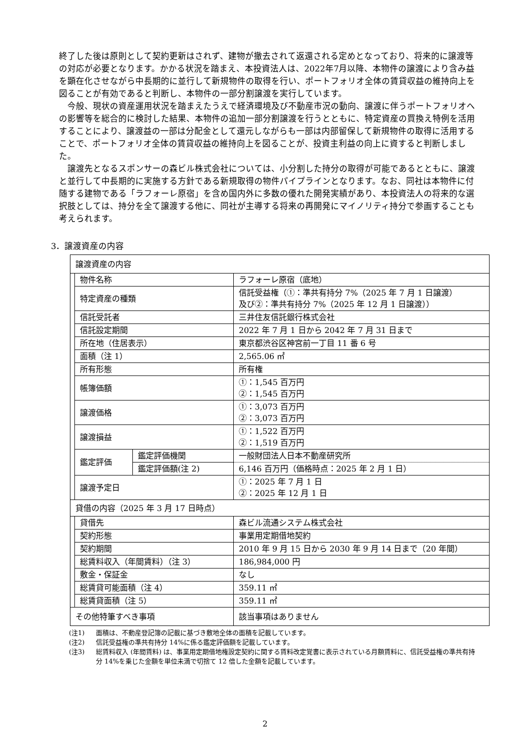終了した後は原則として契約更新はされず、建物が撤去されて返還される定めとなっており、将来的に譲渡等の対応が必要となります。かかる状況を踏まえ、本投資法人は、2022年7月以降、本物件の譲渡により含み益を顕在化させながら中長期的に並行して新規物件の取得を行い、ポートフォリオ全体の賃貸収益の維持向上を図ることが有効であると判断し、本物件の一部分割譲渡を実行しています。
今般、現状の資産運用状況を踏まえたうえで経済環境及び不動産市況の動向、譲渡に伴うポートフォリオへの影響等を総合的に検討した結果、本物件の追加一部分割譲渡を行うとともに、特定資産の買換え特例を活用することにより、譲渡益の一部は分配金として還元しながらも一部は内部留保して新規物件の取得に活用することで、ポートフォリオ全体の賃貸収益の維持向上を図ることが、投資主利益の向上に資すると判断しました。
譲渡先となるスポンサーの森ビル株式会社については、小分割した持分の取得が可能であるとともに、譲渡と並行して中長期的に実施する方針である新規取得の物件パイプラインとなります。なお、同社は本物件に付随する建物である「ラフォーレ原宿」を含め国内外に多数の優れた開発実績があり、本投資法人の将来的な選択肢としては、持分を全て譲渡する他に、同社が主導する将来の再開発にマイノリティ持分で参画することも考えられます。
3．譲渡資産の内容
| 譲渡資産の内容 | | | |
| | 物件名称 | | ラフォーレ原宿（底地） |
| | 特定資産の種類 | | 信託受益権（①：準共有持分 7%（2025 年 7 月 1 日譲渡） 及び②：準共有持分 7%（2025 年 12 月 1 日譲渡）） |
| | 信託受託者 | | 三井住友信託銀行株式会社 |
| | 信託設定期間 | | 2022 年 7 月 1 日から 2042 年 7 月 31 日まで |
| | 所在地（住居表示） | | 東京都渋谷区神宮前一丁目 11 番 6 号 |
| | 面積（注 1） | | 2,565.06 ㎡ |
| | 所有形態 | | 所有権 |
| | 帳簿価額 | | ①：1,545 百万円 ②：1,545 百万円 |
| | 譲渡価格 | | ①：3,073 百万円 ②：3,073 百万円 |
| | 譲渡損益 | | ①：1,522 百万円 ②：1,519 百万円 |
| | 鑑定評価 | 鑑定評価機関 | 一般財団法人日本不動産研究所 |
| | | 鑑定評価額(注 2) | 6,146 百万円（価格時点：2025 年 2 月 1 日） |
| | 譲渡予定日 | | ①：2025 年 7 月 1 日 ②：2025 年 12 月 1 日 |
| 貸借の内容（2025 年 3 月 17 日時点） | | | |
| | 貸借先 | | 森ビル流通システム株式会社 |
| | 契約形態 | | 事業用定期借地契約 |
| | 契約期間 | | 2010 年 9 月 15 日から 2030 年 9 月 14 日まで（20 年間） |
| | 総賃料収入（年間賃料）（注 3） | | 186,984,000 円 |
| | 敷金・保証金 | | なし |
| | 総賃貸可能面積（注 4） | | 359.11 ㎡ |
| | 総賃貸面積（注 5） | | 359.11 ㎡ |
| その他特筆すべき事項 | | | 該当事項はありません |
(注1) 面積は、不動産登記簿の記載に基づき敷地全体の面積を記載しています。
(注2) 信託受益権の準共有持分 14%に係る鑑定評価額を記載しています。
(注3) 総賃料収入 (年間賃料) は、事業用定期借地権設定契約に関する賃料改定覚書に表示されている月額賃料に、信託受益権の準共有持分 14%を乗じた金額を単位未満で切捨て 12 倍した金額を記載しています。
2